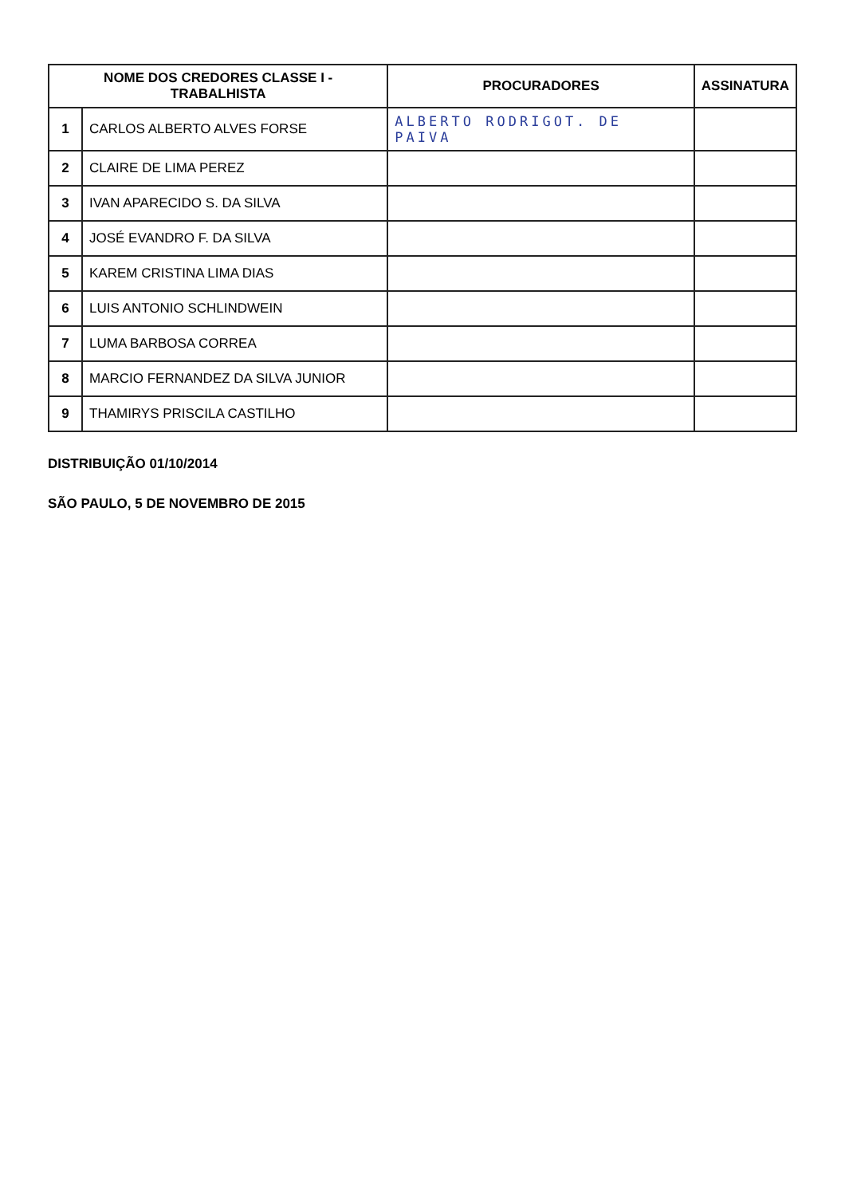| NOME DOS CREDORES CLASSE I - TRABALHISTA | | PROCURADORES | ASSINATURA |
| --- | --- | --- | --- |
| 1 | CARLOS ALBERTO ALVES FORSE | ALBERTO RODRIGOT. DE PAIVA | |
| 2 | CLAIRE DE LIMA PEREZ | | |
| 3 | IVAN APARECIDO S. DA SILVA | | |
| 4 | JOSÉ EVANDRO F. DA SILVA | | |
| 5 | KAREM CRISTINA LIMA DIAS | | |
| 6 | LUIS ANTONIO SCHLINDWEIN | | |
| 7 | LUMA BARBOSA CORREA | | |
| 8 | MARCIO FERNANDEZ DA SILVA JUNIOR | | |
| 9 | THAMIRYS PRISCILA CASTILHO | | |
DISTRIBUIÇÃO 01/10/2014
SÃO PAULO, 5 DE NOVEMBRO DE 2015